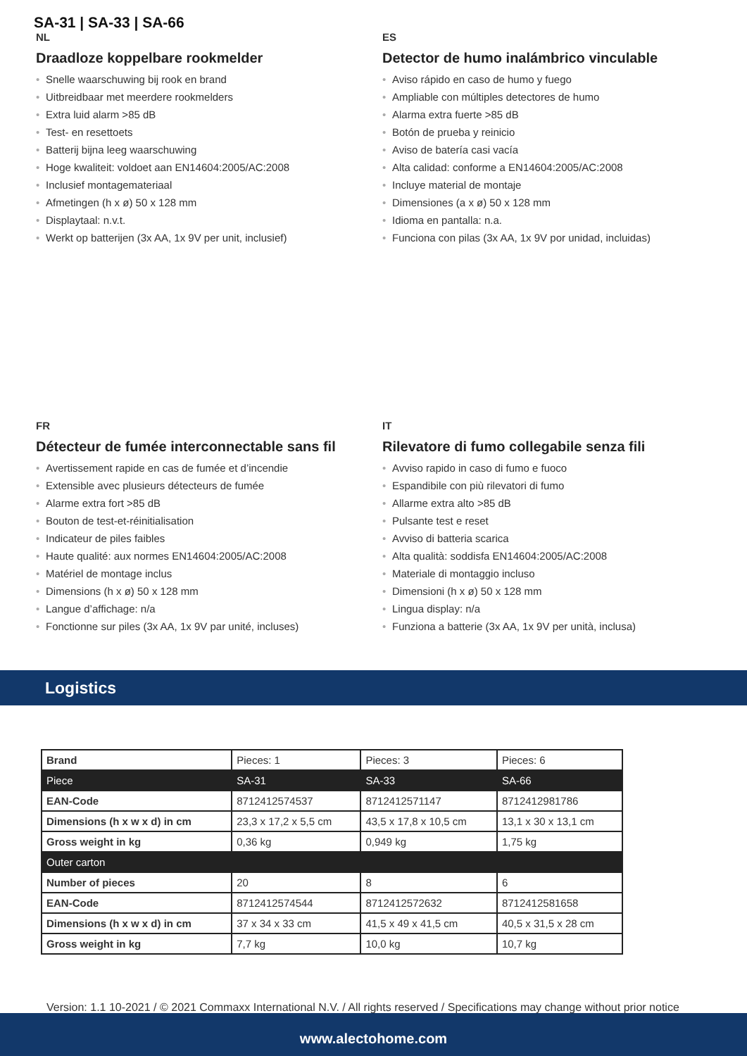SA-31 | SA-33 | SA-66
NL
Draadloze koppelbare rookmelder
• Snelle waarschuwing bij rook en brand
• Uitbreidbaar met meerdere rookmelders
• Extra luid alarm >85 dB
• Test- en resettoets
• Batterij bijna leeg waarschuwing
• Hoge kwaliteit: voldoet aan EN14604:2005/AC:2008
• Inclusief montagemateriaal
• Afmetingen (h x ø) 50 x 128 mm
• Displaytaal: n.v.t.
• Werkt op batterijen (3x AA, 1x 9V per unit, inclusief)
ES
Detector de humo inalámbrico vinculable
• Aviso rápido en caso de humo y fuego
• Ampliable con múltiples detectores de humo
• Alarma extra fuerte >85 dB
• Botón de prueba y reinicio
• Aviso de batería casi vacía
• Alta calidad: conforme a EN14604:2005/AC:2008
• Incluye material de montaje
• Dimensiones (a x ø) 50 x 128 mm
• Idioma en pantalla: n.a.
• Funciona con pilas (3x AA, 1x 9V por unidad, incluidas)
FR
Détecteur de fumée interconnectable sans fil
• Avertissement rapide en cas de fumée et d’incendie
• Extensible avec plusieurs détecteurs de fumée
• Alarme extra fort >85 dB
• Bouton de test-et-réinitialisation
• Indicateur de piles faibles
• Haute qualité: aux normes EN14604:2005/AC:2008
• Matériel de montage inclus
• Dimensions (h x ø) 50 x 128 mm
• Langue d’affichage: n/a
• Fonctionne sur piles (3x AA, 1x 9V par unité, incluses)
IT
Rilevatore di fumo collegabile senza fili
• Avviso rapido in caso di fumo e fuoco
• Espandibile con più rilevatori di fumo
• Allarme extra alto >85 dB
• Pulsante test e reset
• Avviso di batteria scarica
• Alta qualità: soddisfa EN14604:2005/AC:2008
• Materiale di montaggio incluso
• Dimensioni (h x ø) 50 x 128 mm
• Lingua display: n/a
• Funziona a batterie (3x AA, 1x 9V per unità, inclusa)
Logistics
| Brand | Pieces: 1 | Pieces: 3 | Pieces: 6 |
| Piece | SA-31 | SA-33 | SA-66 |
| EAN-Code | 8712412574537 | 8712412571147 | 8712412981786 |
| Dimensions (h x w x d) in cm | 23,3 x 17,2 x 5,5 cm | 43,5 x 17,8 x 10,5 cm | 13,1 x 30 x 13,1 cm |
| Gross weight in kg | 0,36 kg | 0,949 kg | 1,75 kg |
| Outer carton | | | |
| Number of pieces | 20 | 8 | 6 |
| EAN-Code | 8712412574544 | 8712412572632 | 8712412581658 |
| Dimensions (h x w x d) in cm | 37 x 34 x 33 cm | 41,5 x 49 x 41,5 cm | 40,5 x 31,5 x 28 cm |
| Gross weight in kg | 7,7 kg | 10,0 kg | 10,7 kg |
Version: 1.1 10-2021 / © 2021 Commaxx International N.V. / All rights reserved / Specifications may change without prior notice
www.alectohome.com